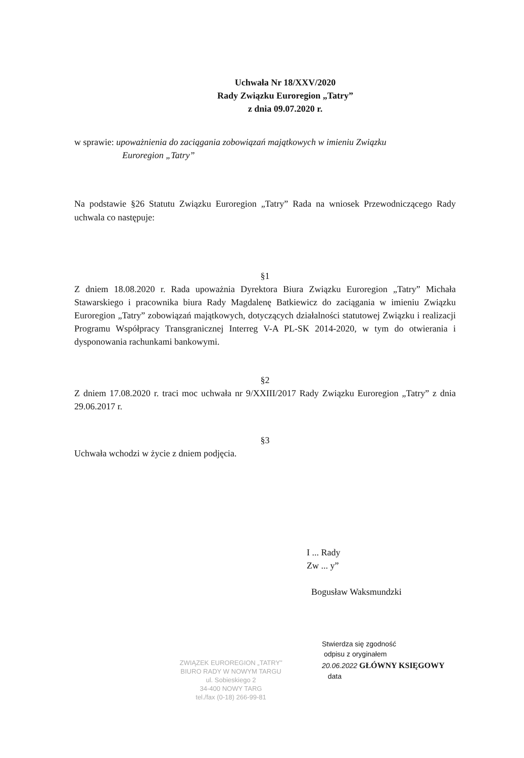Uchwała Nr 18/XXV/2020
Rady Związku Euroregion „Tatry”
z dnia 09.07.2020 r.
w sprawie: upoważnienia do zaciągania zobowiązań majątkowych w imieniu Związku
Euroregion „Tatry”
Na podstawie §26 Statutu Związku Euroregion „Tatry” Rada na wniosek Przewodniczącego Rady uchwala co następuje:
§1
Z dniem 18.08.2020 r. Rada upoważnia Dyrektora Biura Związku Euroregion „Tatry” Michała Stawarskiego i pracownika biura Rady Magdalenę Batkiewicz do zaciągania w imieniu Związku Euroregion „Tatry” zobowiązań majątkowych, dotyczących działalności statutowej Związku i realizacji Programu Współpracy Transgranicznej Interreg V-A PL-SK 2014-2020, w tym do otwierania i dysponowania rachunkami bankowymi.
§2
Z dniem 17.08.2020 r. traci moc uchwała nr 9/XXIII/2017 Rady Związku Euroregion „Tatry” z dnia 29.06.2017 r.
§3
Uchwała wchodzi w życie z dniem podjęcia.
I ... Rady
Zw ... y”
Bogusław Waksmundzki
ZWIĄZEK EUROREGION „TATRY”
BIURO RADY W NOWYM TARGU
ul. Sobieskiego 2
34-400 NOWY TARG
tel./fax (0-18) 266-99-81
Stwierdza się zgodność
odpisu z oryginałem
20.06.2022 GŁÓWNY KSIĘGOWY
data